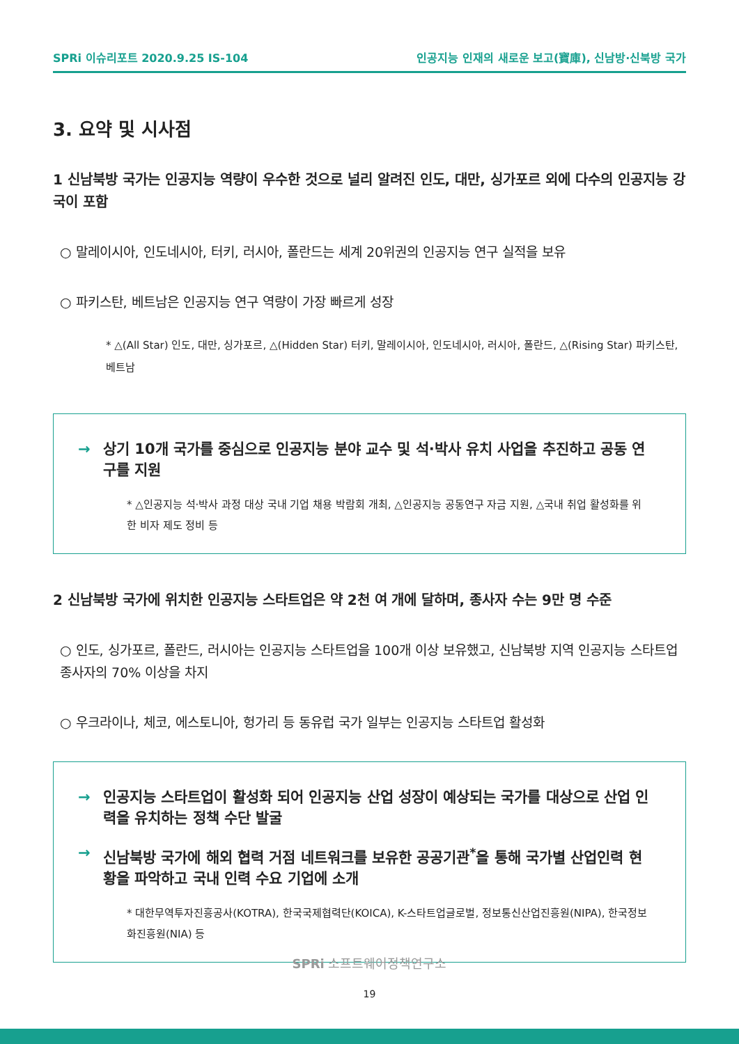SPRi 이슈리포트 2020.9.25 IS-104 인공지능 인재의 새로운 보고(寶庫), 신남방·신북방 국가
3. 요약 및 시사점
1 신남북방 국가는 인공지능 역량이 우수한 것으로 널리 알려진 인도, 대만, 싱가포르 외에 다수의 인공지능 강국이 포함
○ 말레이시아, 인도네시아, 터키, 러시아, 폴란드는 세계 20위권의 인공지능 연구 실적을 보유
○ 파키스탄, 베트남은 인공지능 연구 역량이 가장 빠르게 성장
* △(All Star) 인도, 대만, 싱가포르, △(Hidden Star) 터키, 말레이시아, 인도네시아, 러시아, 폴란드, △(Rising Star) 파키스탄, 베트남
→ 상기 10개 국가를 중심으로 인공지능 분야 교수 및 석·박사 유치 사업을 추진하고 공동 연구를 지원
* △인공지능 석·박사 과정 대상 국내 기업 채용 박람회 개최, △인공지능 공동연구 자금 지원, △국내 취업 활성화를 위한 비자 제도 정비 등
2 신남북방 국가에 위치한 인공지능 스타트업은 약 2천 여 개에 달하며, 종사자 수는 9만 명 수준
○ 인도, 싱가포르, 폴란드, 러시아는 인공지능 스타트업을 100개 이상 보유했고, 신남북방 지역 인공지능 스타트업 종사자의 70% 이상을 차지
○ 우크라이나, 체코, 에스토니아, 헝가리 등 동유럽 국가 일부는 인공지능 스타트업 활성화
→ 인공지능 스타트업이 활성화 되어 인공지능 산업 성장이 예상되는 국가를 대상으로 산업 인력을 유치하는 정책 수단 발굴
→ 신남북방 국가에 해외 협력 거점 네트워크를 보유한 공공기관<sup>*</sup>을 통해 국가별 산업인력 현황을 파악하고 국내 인력 수요 기업에 소개
* 대한무역투자진흥공사(KOTRA), 한국국제협력단(KOICA), K-스타트업글로벌, 정보통신산업진흥원(NIPA), 한국정보화진흥원(NIA) 등
SPRi 소프트웨어정책연구소
19